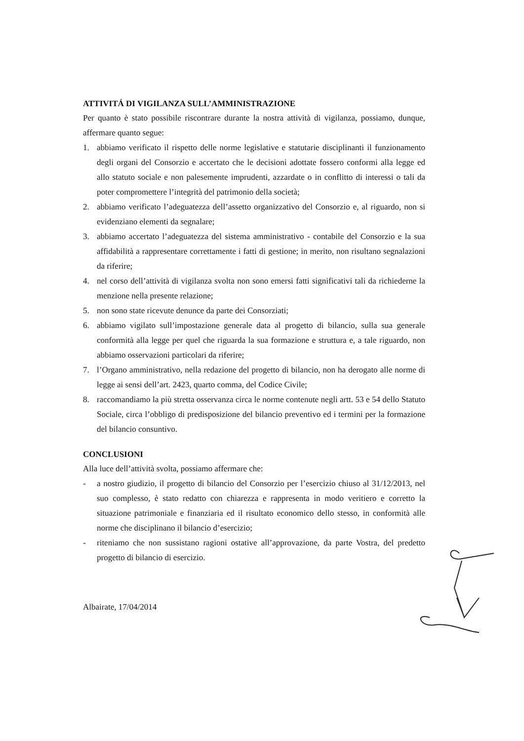ATTIVITÁ DI VIGILANZA SULL’AMMINISTRAZIONE
Per quanto è stato possibile riscontrare durante la nostra attività di vigilanza, possiamo, dunque, affermare quanto segue:
1. abbiamo verificato il rispetto delle norme legislative e statutarie disciplinanti il funzionamento degli organi del Consorzio e accertato che le decisioni adottate fossero conformi alla legge ed allo statuto sociale e non palesemente imprudenti, azzardate o in conflitto di interessi o tali da poter compromettere l’integrità del patrimonio della società;
2. abbiamo verificato l’adeguatezza dell’assetto organizzativo del Consorzio e, al riguardo, non si evidenziano elementi da segnalare;
3. abbiamo accertato l’adeguatezza del sistema amministrativo - contabile del Consorzio e la sua affidabilità a rappresentare correttamente i fatti di gestione; in merito, non risultano segnalazioni da riferire;
4. nel corso dell’attività di vigilanza svolta non sono emersi fatti significativi tali da richiederne la menzione nella presente relazione;
5. non sono state ricevute denunce da parte dei Consorziati;
6. abbiamo vigilato sull’impostazione generale data al progetto di bilancio, sulla sua generale conformità alla legge per quel che riguarda la sua formazione e struttura e, a tale riguardo, non abbiamo osservazioni particolari da riferire;
7. l’Organo amministrativo, nella redazione del progetto di bilancio, non ha derogato alle norme di legge ai sensi dell’art. 2423, quarto comma, del Codice Civile;
8. raccomandiamo la più stretta osservanza circa le norme contenute negli artt. 53 e 54 dello Statuto Sociale, circa l’obbligo di predisposizione del bilancio preventivo ed i termini per la formazione del bilancio consuntivo.
CONCLUSIONI
Alla luce dell’attività svolta, possiamo affermare che:
- a nostro giudizio, il progetto di bilancio del Consorzio per l’esercizio chiuso al 31/12/2013, nel suo complesso, è stato redatto con chiarezza e rappresenta in modo veritiero e corretto la situazione patrimoniale e finanziaria ed il risultato economico dello stesso, in conformità alle norme che disciplinano il bilancio d’esercizio;
- riteniamo che non sussistano ragioni ostative all’approvazione, da parte Vostra, del predetto progetto di bilancio di esercizio.
Albairate, 17/04/2014